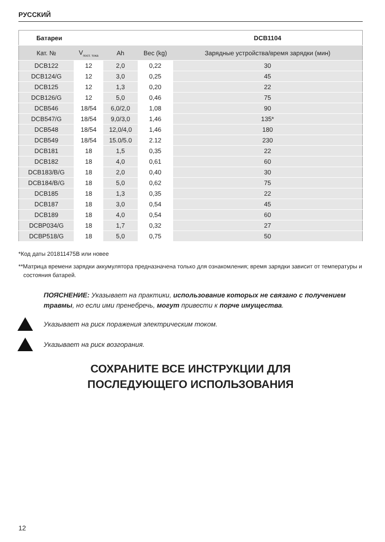РУССКИЙ
| Батареи | | | | DCB1104 |
| --- | --- | --- | --- | --- |
| Кат. № | V<sub>пост. тока</sub> | Ah | Вес (kg) | Зарядные устройства/время зарядки (мин) |
| DCB122 | 12 | 2,0 | 0,22 | 30 |
| DCB124/G | 12 | 3,0 | 0,25 | 45 |
| DCB125 | 12 | 1,3 | 0,20 | 22 |
| DCB126/G | 12 | 5,0 | 0,46 | 75 |
| DCB546 | 18/54 | 6,0/2,0 | 1,08 | 90 |
| DCB547/G | 18/54 | 9,0/3,0 | 1,46 | 135* |
| DCB548 | 18/54 | 12,0/4,0 | 1,46 | 180 |
| DCB549 | 18/54 | 15.0/5.0 | 2.12 | 230 |
| DCB181 | 18 | 1,5 | 0,35 | 22 |
| DCB182 | 18 | 4,0 | 0,61 | 60 |
| DCB183/B/G | 18 | 2,0 | 0,40 | 30 |
| DCB184/B/G | 18 | 5,0 | 0,62 | 75 |
| DCB185 | 18 | 1,3 | 0,35 | 22 |
| DCB187 | 18 | 3,0 | 0,54 | 45 |
| DCB189 | 18 | 4,0 | 0,54 | 60 |
| DCBP034/G | 18 | 1,7 | 0,32 | 27 |
| DCBP518/G | 18 | 5,0 | 0,75 | 50 |
*Код даты 201811475B или новее
**Матрица времени зарядки аккумулятора предназначена только для ознакомления; время зарядки зависит от температуры и состояния батарей.
ПОЯСНЕНИЕ: Указывает на практики, использование которых не связано с получением травмы, но если ими пренебречь, могут привести к порче имущества.
Указывает на риск поражения электрическим током.
Указывает на риск возгорания.
СОХРАНИТЕ ВСЕ ИНСТРУКЦИИ ДЛЯ
ПОСЛЕДУЮЩЕГО ИСПОЛЬЗОВАНИЯ
12